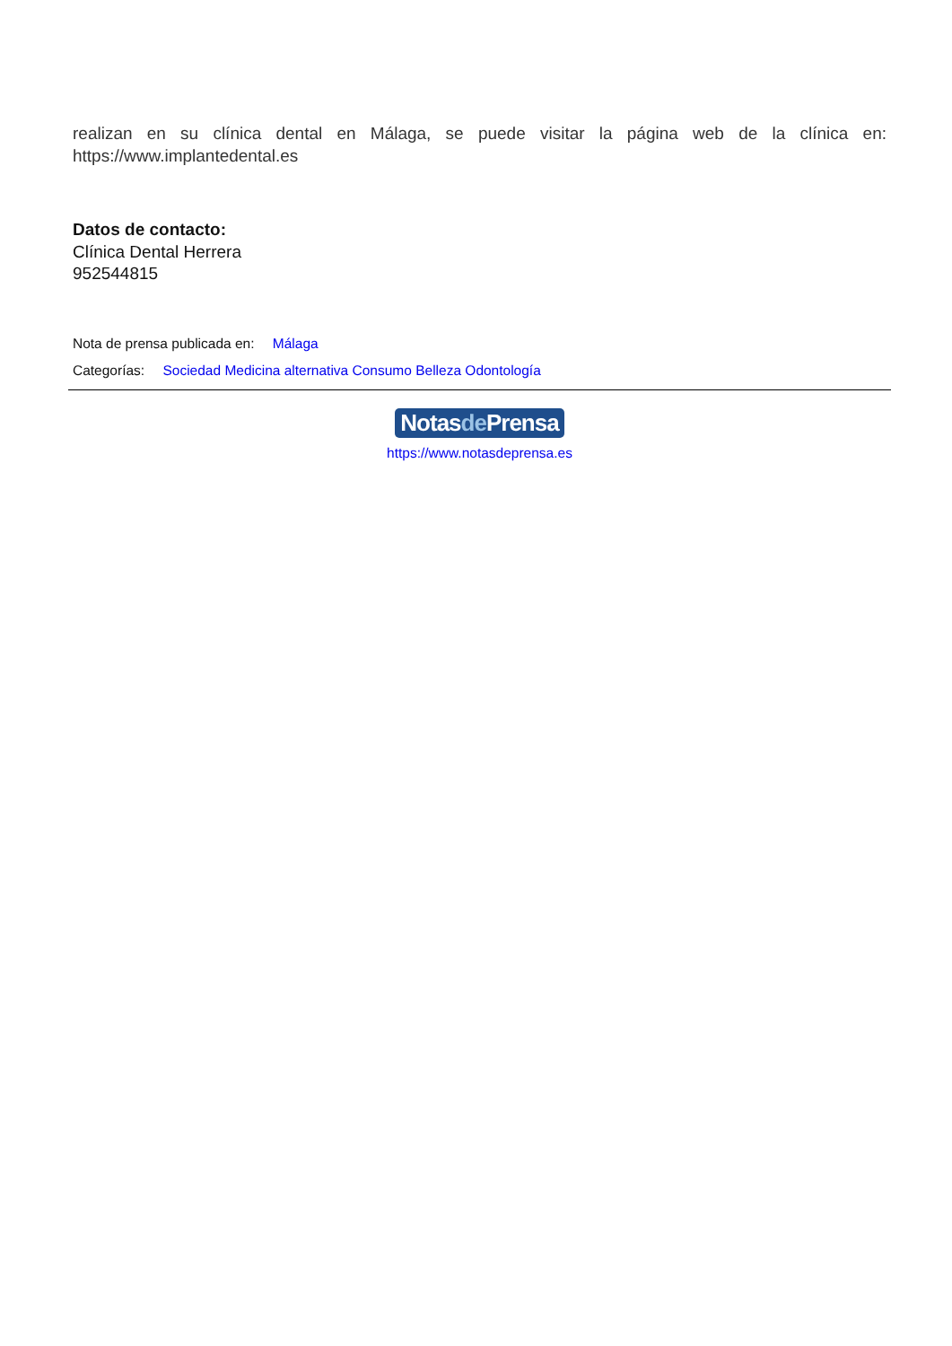realizan en su clínica dental en Málaga, se puede visitar la página web de la clínica en: https://www.implantedental.es
Datos de contacto:
Clínica Dental Herrera
952544815
Nota de prensa publicada en: Málaga
Categorías: Sociedad Medicina alternativa Consumo Belleza Odontología
Notasde Prensa
https://www.notasdeprensa.es